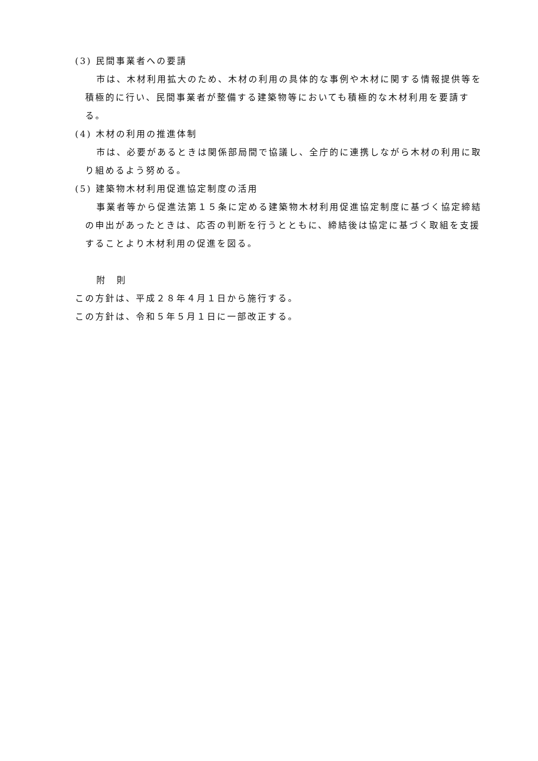(3) 民間事業者への要請
市は、木材利用拡大のため、木材の利用の具体的な事例や木材に関する情報提供等を積極的に行い、民間事業者が整備する建築物等においても積極的な木材利用を要請する。
(4) 木材の利用の推進体制
市は、必要があるときは関係部局間で協議し、全庁的に連携しながら木材の利用に取り組めるよう努める。
(5) 建築物木材利用促進協定制度の活用
事業者等から促進法第１５条に定める建築物木材利用促進協定制度に基づく協定締結の申出があったときは、応否の判断を行うとともに、締結後は協定に基づく取組を支援することより木材利用の促進を図る。
附　則
この方針は、平成２８年４月１日から施行する。
この方針は、令和５年５月１日に一部改正する。